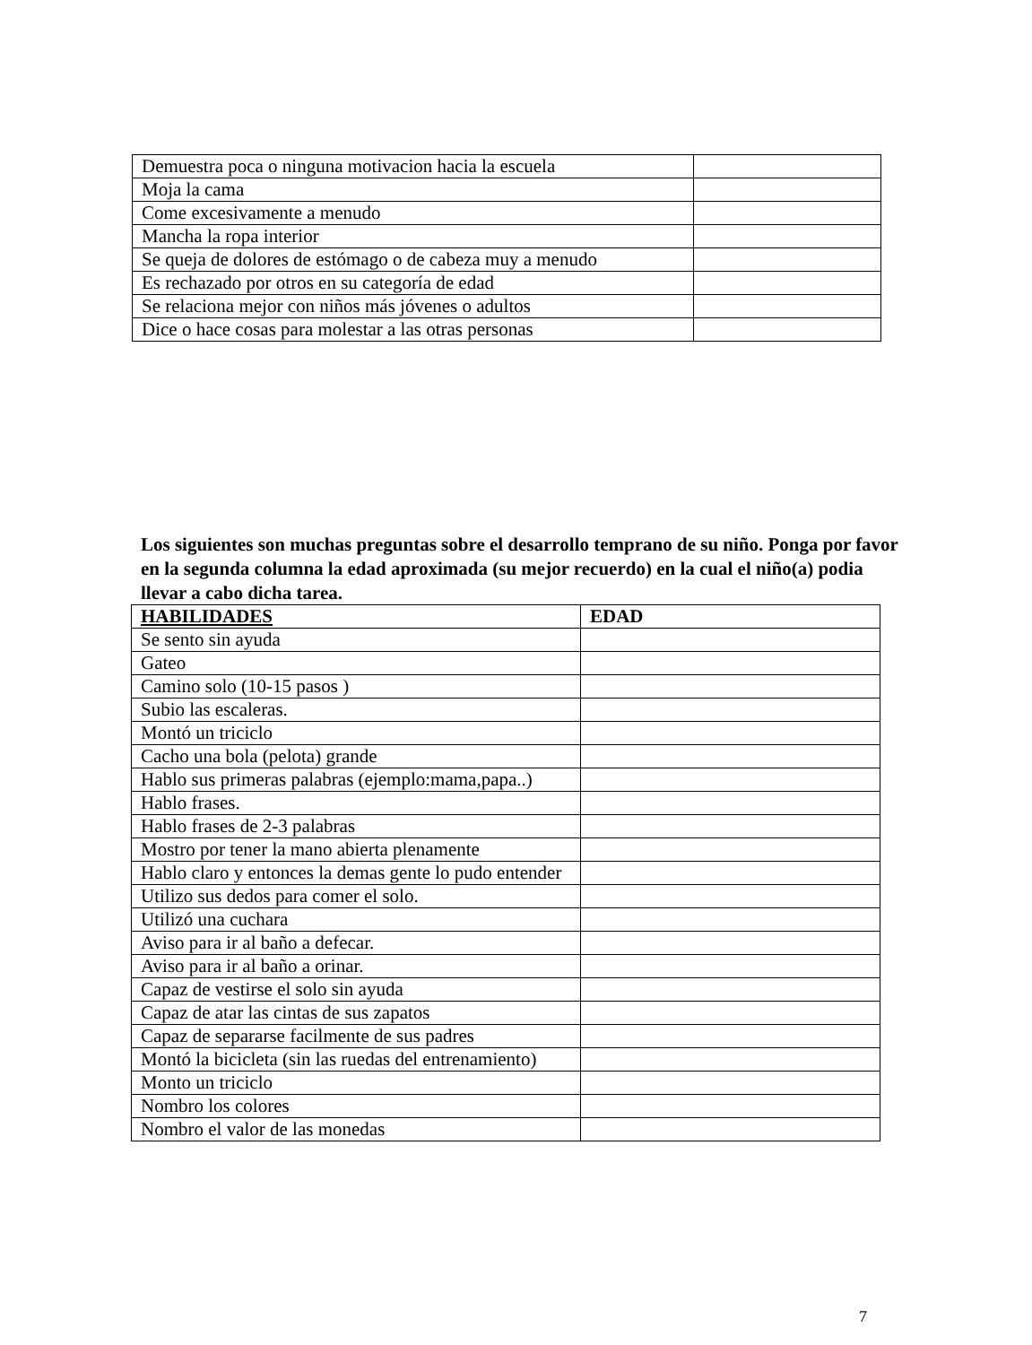| Demuestra poca o ninguna motivacion hacia la escuela | |
| Moja la cama | |
| Come excesivamente a menudo | |
| Mancha la ropa interior | |
| Se queja de dolores de estómago o de cabeza muy a menudo | |
| Es rechazado por otros en su categoría de edad | |
| Se relaciona mejor con niños más jóvenes o adultos | |
| Dice o hace cosas para molestar a las otras personas | |
Los siguientes son muchas preguntas sobre el desarrollo temprano de su niño. Ponga por favor en la segunda columna la edad aproximada (su mejor recuerdo) en la cual el niño(a) podia llevar a cabo dicha tarea.
| HABILIDADES | EDAD |
| --- | --- |
| Se sento sin ayuda | |
| Gateo | |
| Camino solo (10-15 pasos ) | |
| Subio las escaleras. | |
| Montó un triciclo | |
| Cacho una bola (pelota) grande | |
| Hablo sus primeras palabras (ejemplo:mama,papa..) | |
| Hablo frases. | |
| Hablo frases de 2-3 palabras | |
| Mostro por tener la mano abierta plenamente | |
| Hablo claro y entonces la demas gente lo pudo entender | |
| Utilizo sus dedos para comer el solo. | |
| Utilizó una cuchara | |
| Aviso para ir al baño a defecar. | |
| Aviso para ir al baño a orinar. | |
| Capaz de vestirse el solo sin ayuda | |
| Capaz de atar las cintas de sus zapatos | |
| Capaz de separarse facilmente de sus padres | |
| Montó la bicicleta (sin las ruedas del entrenamiento) | |
| Monto un triciclo | |
| Nombro los colores | |
| Nombro el valor de las monedas | |
7